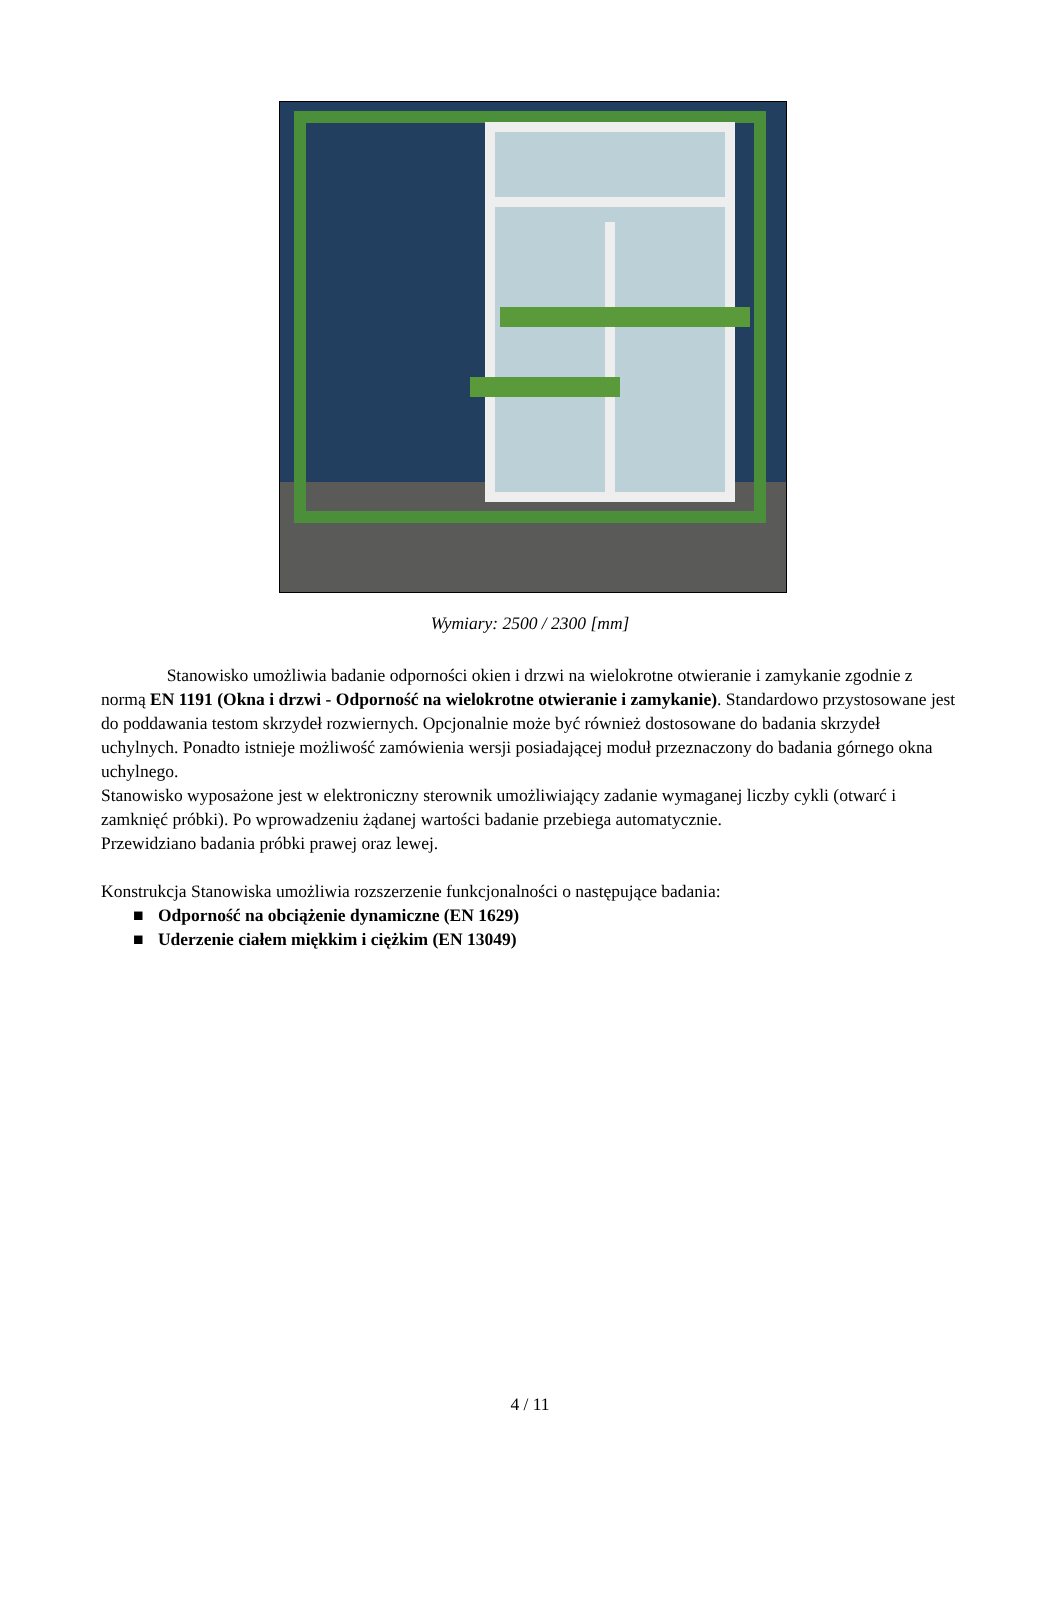Wymiary: 2500 / 2300 [mm]
Stanowisko umożliwia badanie odporności okien i drzwi na wielokrotne otwieranie i zamykanie zgodnie z normą EN 1191 (Okna i drzwi - Odporność na wielokrotne otwieranie i zamykanie). Standardowo przystosowane jest do poddawania testom skrzydeł rozwiernych. Opcjonalnie może być również dostosowane do badania skrzydeł uchylnych. Ponadto istnieje możliwość zamówienia wersji posiadającej moduł przeznaczony do badania górnego okna uchylnego.
Stanowisko wyposażone jest w elektroniczny sterownik umożliwiający zadanie wymaganej liczby cykli (otwarć i zamknięć próbki). Po wprowadzeniu żądanej wartości badanie przebiega automatycznie.
Przewidziano badania próbki prawej oraz lewej.
Konstrukcja Stanowiska umożliwia rozszerzenie funkcjonalności o następujące badania:
■ Odporność na obciążenie dynamiczne (EN 1629)
■ Uderzenie ciałem miękkim i ciężkim (EN 13049)
4 / 11